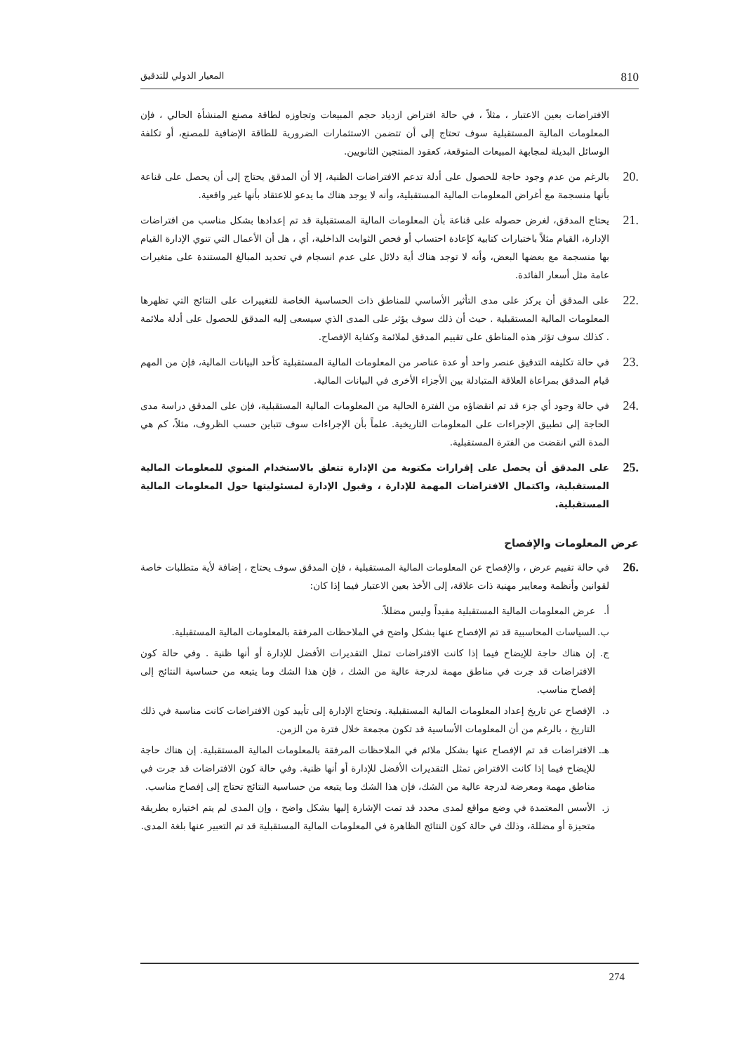810 المعيار الدولي للتدقيق
الافتراضات بعين الاعتبار ، مثلاً ، في حالة افتراض ازدياد حجم المبيعات وتجاوزه لطاقة مصنع المنشأة الحالي ، فإن المعلومات المالية المستقبلية سوف تحتاج إلى أن تتضمن الاستثمارات الضرورية للطاقة الإضافية للمصنع، أو تكلفة الوسائل البديلة لمجابهة المبيعات المتوقعة، كعقود المنتجين الثانويين.
.20
بالرغم من عدم وجود حاجة للحصول على أدلة تدعم الافتراضات الظنية، إلا أن المدقق يحتاج إلى أن يحصل على قناعة بأنها منسجمة مع أغراض المعلومات المالية المستقبلية، وأنه لا يوجد هناك ما يدعو للاعتقاد بأنها غير واقعية.
.21
يحتاج المدقق، لغرض حصوله على قناعة بأن المعلومات المالية المستقبلية قد تم إعدادها بشكل مناسب من افتراضات الإدارة، القيام مثلاً باختبارات كتابية كإعادة احتساب أو فحص الثوابت الداخلية، أي ، هل أن الأعمال التي تنوي الإدارة القيام بها منسجمة مع بعضها البعض، وأنه لا توجد هناك أية دلائل على عدم انسجام في تحديد المبالغ المستندة على متغيرات عامة مثل أسعار الفائدة.
.22
على المدقق أن يركز على مدى التأثير الأساسي للمناطق ذات الحساسية الخاصة للتغييرات على النتائج التي تظهرها المعلومات المالية المستقبلية . حيث أن ذلك سوف يؤثر على المدى الذي سيسعى إليه المدقق للحصول على أدلة ملائمة . كذلك سوف تؤثر هذه المناطق على تقييم المدقق لملائمة وكفاية الإفصاح.
.23
في حالة تكليفه التدقيق عنصر واحد أو عدة عناصر من المعلومات المالية المستقبلية كأحد البيانات المالية، فإن من المهم قيام المدقق بمراعاة العلاقة المتبادلة بين الأجزاء الأخرى في البيانات المالية.
.24
في حالة وجود أي جزء قد تم انقضاؤه من الفترة الحالية من المعلومات المالية المستقبلية، فإن على المدقق دراسة مدى الحاجة إلى تطبيق الإجراءات على المعلومات التاريخية. علماً بأن الإجراءات سوف تتباين حسب الظروف، مثلاً، كم هي المدة التي انقضت من الفترة المستقبلية.
.25
على المدقق أن يحصل على إقرارات مكتوبة من الإدارة تتعلق بالاستخدام المنوي للمعلومات المالية المستقبلية، واكتمال الافتراضات المهمة للإدارة ، وقبول الإدارة لمسئوليتها حول المعلومات المالية المستقبلية.
عرض المعلومات والإفصاح
.26
في حالة تقييم عرض ، والإفصاح عن المعلومات المالية المستقبلية ، فإن المدقق سوف يحتاج ، إضافة لأية متطلبات خاصة لقوانين وأنظمة ومعايير مهنية ذات علاقة، إلى الأخذ بعين الاعتبار فيما إذا كان:
أ. عرض المعلومات المالية المستقبلية مفيداً وليس مضللاً.
ب. السياسات المحاسبية قد تم الإفصاح عنها بشكل واضح في الملاحظات المرفقة بالمعلومات المالية المستقبلية.
ج. إن هناك حاجة للإيضاح فيما إذا كانت الافتراضات تمثل التقديرات الأفضل للإدارة أو أنها ظنية . وفي حالة كون الافتراضات قد جرت في مناطق مهمة لدرجة عالية من الشك ، فإن هذا الشك وما يتبعه من حساسية النتائج إلى إفصاح مناسب.
د. الإفصاح عن تاريخ إعداد المعلومات المالية المستقبلية. وتحتاج الإدارة إلى تأييد كون الافتراضات كانت مناسبة في ذلك التاريخ ، بالرغم من أن المعلومات الأساسية قد تكون مجمعة خلال فترة من الزمن.
هـ.
الافتراضات قد تم الإفصاح عنها بشكل ملائم في الملاحظات المرفقة بالمعلومات المالية المستقبلية. إن هناك حاجة للإيضاح فيما إذا كانت الافتراض تمثل التقديرات الأفضل للإدارة أو أنها ظنية. وفي حالة كون الافتراضات قد جرت في مناطق مهمة ومعرضة لدرجة عالية من الشك، فإن هذا الشك وما يتبعه من حساسية النتائج تحتاج إلى إفصاح مناسب.
ز. الأسس المعتمدة في وضع مواقع لمدى محدد قد تمت الإشارة إليها بشكل واضح ، وإن المدى لم يتم اختياره بطريقة متحيزة أو مضللة، وذلك في حالة كون النتائج الظاهرة في المعلومات المالية المستقبلية قد تم التعبير عنها بلغة المدى.
274